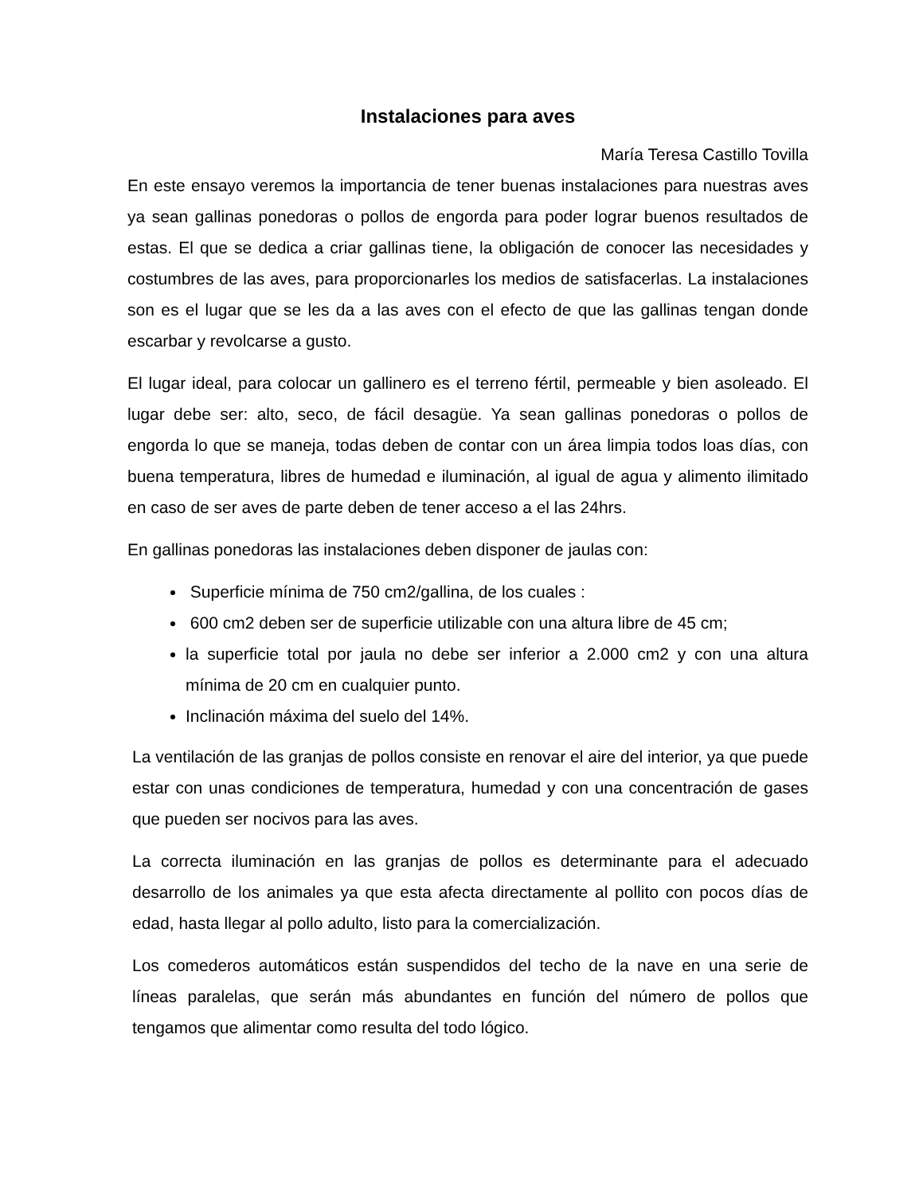Instalaciones para aves
María Teresa Castillo Tovilla
En este ensayo veremos la importancia de tener buenas instalaciones para nuestras aves ya sean gallinas ponedoras o pollos de engorda para poder lograr buenos resultados de estas. El que se dedica a criar gallinas tiene, la obligación de conocer las necesidades y costumbres de las aves, para proporcionarles los medios de satisfacerlas. La instalaciones son es el lugar que se les da a las aves con el efecto de que las gallinas tengan donde escarbar y revolcarse a gusto.
El lugar ideal, para colocar un gallinero es el terreno fértil, permeable y bien asoleado. El lugar debe ser: alto, seco, de fácil desagüe. Ya sean gallinas ponedoras o pollos de engorda lo que se maneja, todas deben de contar con un área limpia todos loas días, con buena temperatura, libres de humedad e iluminación, al igual de agua y alimento ilimitado en caso de ser aves de parte deben de tener acceso a el las 24hrs.
En gallinas ponedoras las instalaciones deben disponer de jaulas con:
Superficie mínima de 750 cm2/gallina, de los cuales :
600 cm2 deben ser de superficie utilizable con una altura libre de 45 cm;
la superficie total por jaula no debe ser inferior a 2.000 cm2 y con una altura mínima de 20 cm en cualquier punto.
Inclinación máxima del suelo del 14%.
La ventilación de las granjas de pollos consiste en renovar el aire del interior, ya que puede estar con unas condiciones de temperatura, humedad y con una concentración de gases que pueden ser nocivos para las aves.
La correcta iluminación en las granjas de pollos es determinante para el adecuado desarrollo de los animales ya que esta afecta directamente al pollito con pocos días de edad, hasta llegar al pollo adulto, listo para la comercialización.
Los comederos automáticos están suspendidos del techo de la nave en una serie de líneas paralelas, que serán más abundantes en función del número de pollos que tengamos que alimentar como resulta del todo lógico.